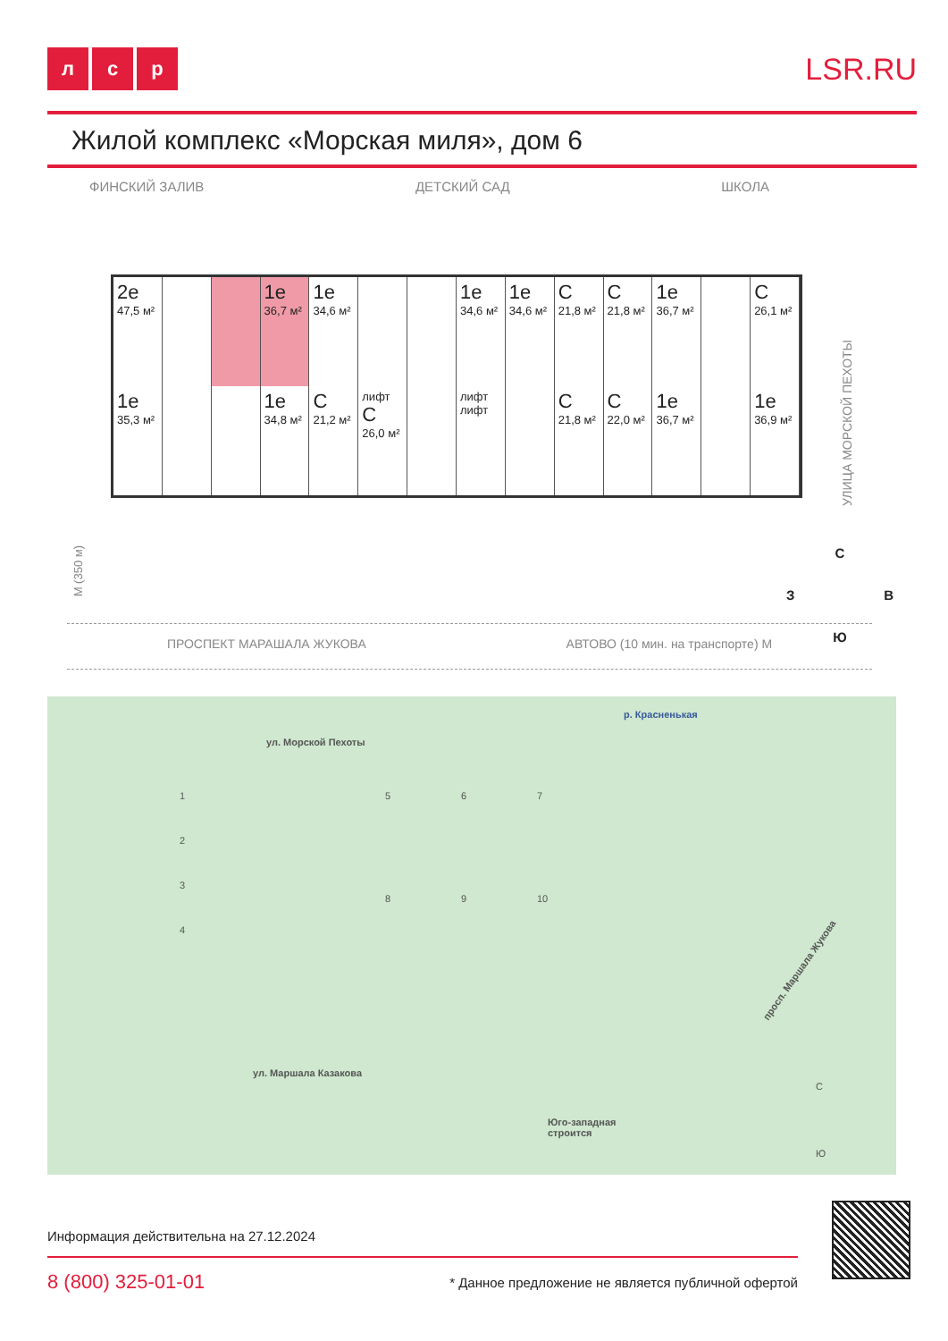лс р
LSR.RU
Жилой комплекс «Морская миля», дом 6
ФИНСКИЙ ЗАЛИВ ДЕТСКИЙ САД ШКОЛА
2е
47,5 м²
1е
36,7 м²
1е
34,6 м²
1е
34,6 м²
1е
34,6 м²
С
21,8 м²
С
21,8 м²
1е
36,7 м²
С
26,1 м²
1е
35,3 м²
1е
34,8 м²
С
21,2 м²
лифт
С
26,0 м²
лифт лифт
С
21,8 м²
С
22,0 м²
1е
36,7 м²
1е
36,9 м²
УЛИЦА МОРСКОЙ ПЕХОТЫ
М (350 м)
С
З В
Ю
ПРОСПЕКТ МАРАШАЛА ЖУКОВА АВТОВО (10 мин. на транспорте) М
р. Красненькая
ул. Морской Пехоты
ул. Маршала Казакова
просп. Маршала Жукова
Юго-западная
строится
1
2
3
4
5 6 7
8 9 10
С
Ю
Информация действительна на 27.12.2024
8 (800) 325-01-01 * Данное предложение не является публичной офертой